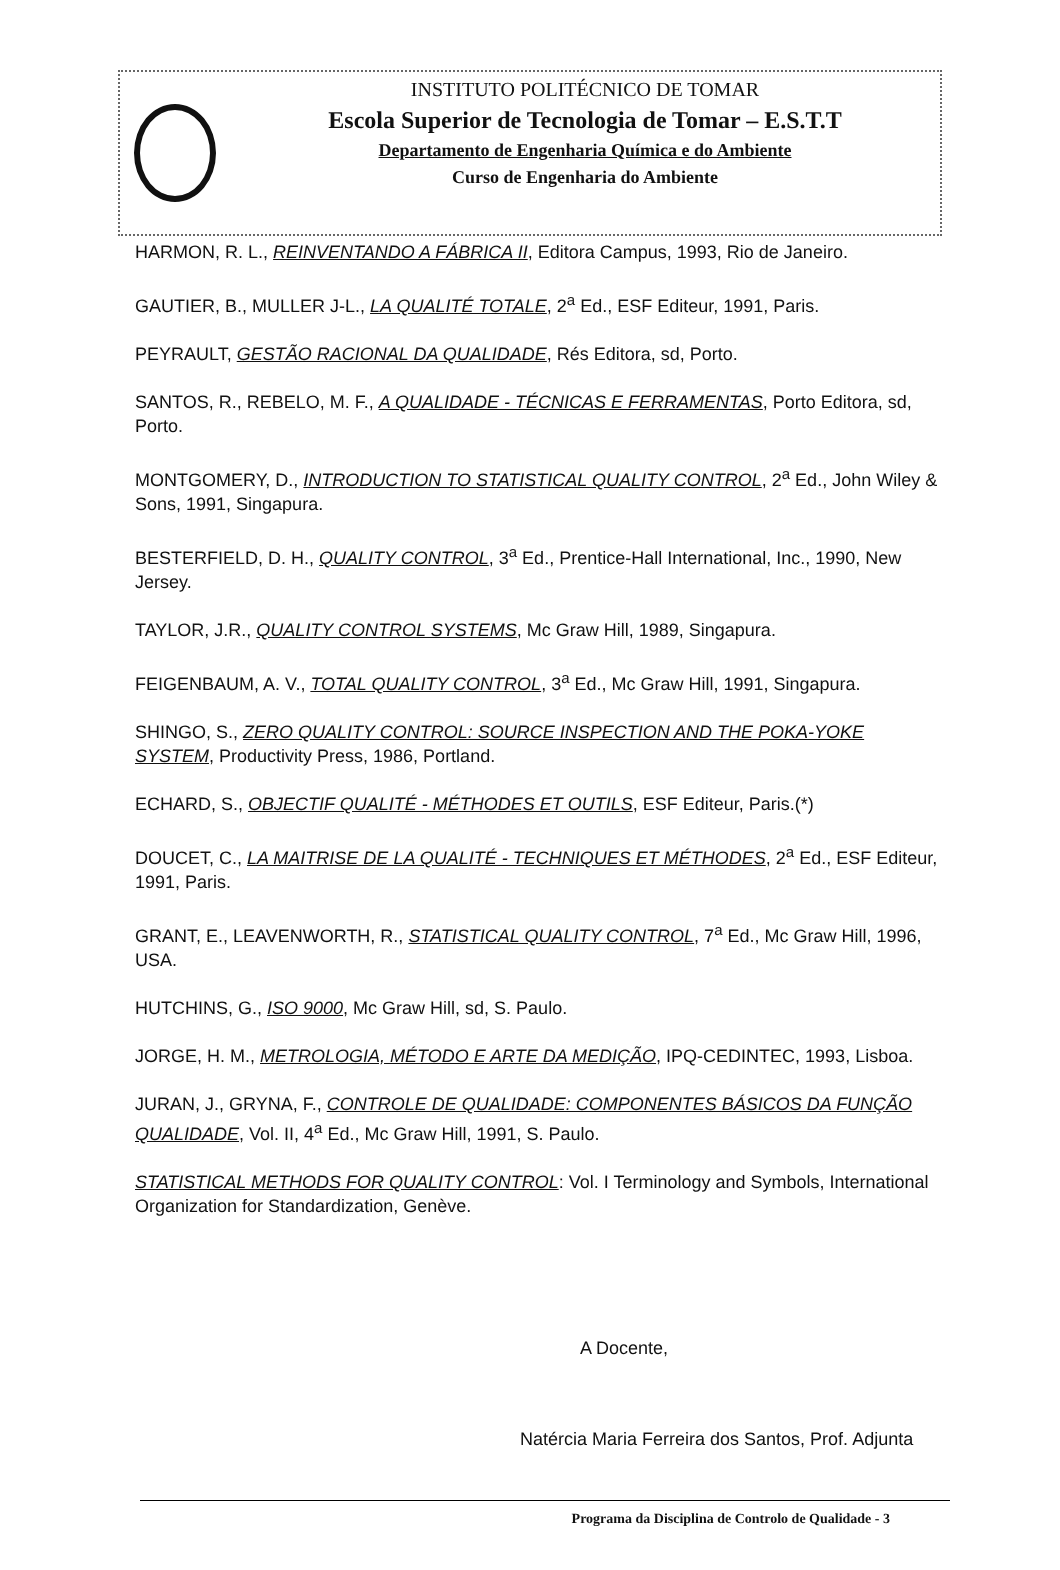INSTITUTO POLITÉCNICO DE TOMAR
Escola Superior de Tecnologia de Tomar – E.S.T.T
Departamento de Engenharia Química e do Ambiente
Curso de Engenharia do Ambiente
HARMON, R. L., REINVENTANDO A FÁBRICA II, Editora Campus, 1993, Rio de Janeiro.
GAUTIER, B., MULLER J-L., LA QUALITÉ TOTALE, 2<sup>a</sup> Ed., ESF Editeur, 1991, Paris.
PEYRAULT, GESTÃO RACIONAL DA QUALIDADE, Rés Editora, sd, Porto.
SANTOS, R., REBELO, M. F., A QUALIDADE - TÉCNICAS E FERRAMENTAS, Porto Editora, sd, Porto.
MONTGOMERY, D., INTRODUCTION TO STATISTICAL QUALITY CONTROL, 2<sup>a</sup> Ed., John Wiley & Sons, 1991, Singapura.
BESTERFIELD, D. H., QUALITY CONTROL, 3<sup>a</sup> Ed., Prentice-Hall International, Inc., 1990, New Jersey.
TAYLOR, J.R., QUALITY CONTROL SYSTEMS, Mc Graw Hill, 1989, Singapura.
FEIGENBAUM, A. V., TOTAL QUALITY CONTROL, 3<sup>a</sup> Ed., Mc Graw Hill, 1991, Singapura.
SHINGO, S., ZERO QUALITY CONTROL: SOURCE INSPECTION AND THE POKA-YOKE SYSTEM, Productivity Press, 1986, Portland.
ECHARD, S., OBJECTIF QUALITÉ - MÉTHODES ET OUTILS, ESF Editeur, Paris.(*)
DOUCET, C., LA MAITRISE DE LA QUALITÉ - TECHNIQUES ET MÉTHODES, 2<sup>a</sup> Ed., ESF Editeur, 1991, Paris.
GRANT, E., LEAVENWORTH, R., STATISTICAL QUALITY CONTROL, 7<sup>a</sup> Ed., Mc Graw Hill, 1996, USA.
HUTCHINS, G., ISO 9000, Mc Graw Hill, sd, S. Paulo.
JORGE, H. M., METROLOGIA, MÉTODO E ARTE DA MEDIÇÃO, IPQ-CEDINTEC, 1993, Lisboa.
JURAN, J., GRYNA, F., CONTROLE DE QUALIDADE: COMPONENTES BÁSICOS DA FUNÇÃO QUALIDADE, Vol. II, 4<sup>a</sup> Ed., Mc Graw Hill, 1991, S. Paulo.
STATISTICAL METHODS FOR QUALITY CONTROL: Vol. I Terminology and Symbols, International Organization for Standardization, Genève.
A Docente,
Natércia Maria Ferreira dos Santos, Prof. Adjunta
Programa da Disciplina de Controlo de Qualidade - 3